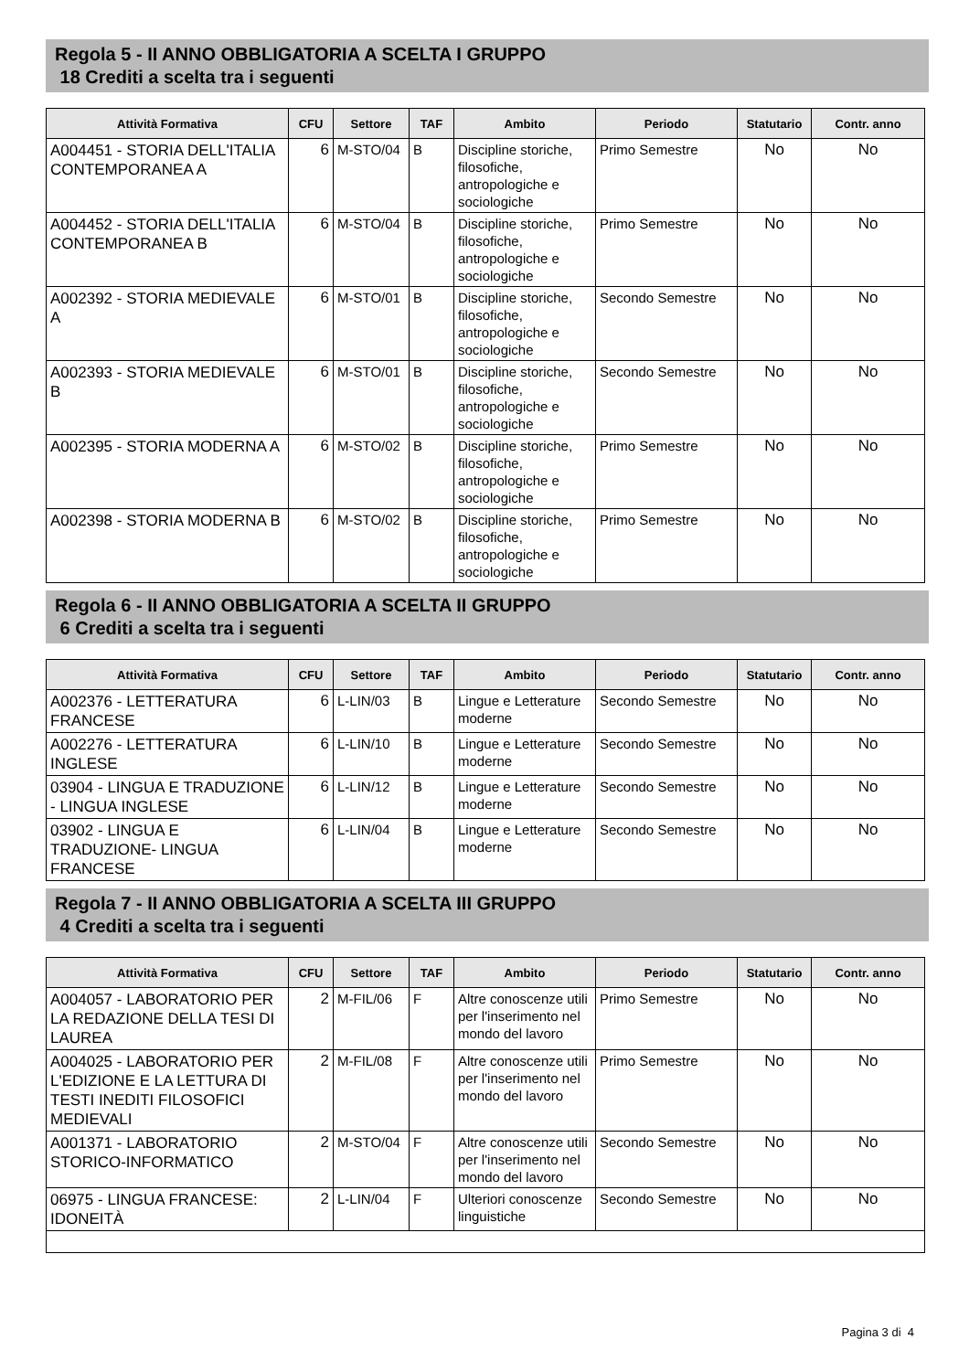Regola 5 - II ANNO OBBLIGATORIA A SCELTA I GRUPPO
18 Crediti a scelta tra i seguenti
| Attività Formativa | CFU | Settore | TAF | Ambito | Periodo | Statutario | Contr. anno |
| --- | --- | --- | --- | --- | --- | --- | --- |
| A004451 - STORIA DELL'ITALIA CONTEMPORANEA A | 6 | M-STO/04 | B | Discipline storiche, filosofiche, antropologiche e sociologiche | Primo Semestre | No | No |
| A004452 - STORIA DELL'ITALIA CONTEMPORANEA B | 6 | M-STO/04 | B | Discipline storiche, filosofiche, antropologiche e sociologiche | Primo Semestre | No | No |
| A002392 - STORIA MEDIEVALE A | 6 | M-STO/01 | B | Discipline storiche, filosofiche, antropologiche e sociologiche | Secondo Semestre | No | No |
| A002393 - STORIA MEDIEVALE B | 6 | M-STO/01 | B | Discipline storiche, filosofiche, antropologiche e sociologiche | Secondo Semestre | No | No |
| A002395 - STORIA MODERNA A | 6 | M-STO/02 | B | Discipline storiche, filosofiche, antropologiche e sociologiche | Primo Semestre | No | No |
| A002398 - STORIA MODERNA B | 6 | M-STO/02 | B | Discipline storiche, filosofiche, antropologiche e sociologiche | Primo Semestre | No | No |
Regola 6 - II ANNO OBBLIGATORIA A SCELTA II GRUPPO
6 Crediti a scelta tra i seguenti
| Attività Formativa | CFU | Settore | TAF | Ambito | Periodo | Statutario | Contr. anno |
| --- | --- | --- | --- | --- | --- | --- | --- |
| A002376 - LETTERATURA FRANCESE | 6 | L-LIN/03 | B | Lingue e Letterature moderne | Secondo Semestre | No | No |
| A002276 - LETTERATURA INGLESE | 6 | L-LIN/10 | B | Lingue e Letterature moderne | Secondo Semestre | No | No |
| 03904 - LINGUA E TRADUZIONE - LINGUA INGLESE | 6 | L-LIN/12 | B | Lingue e Letterature moderne | Secondo Semestre | No | No |
| 03902 - LINGUA E TRADUZIONE- LINGUA FRANCESE | 6 | L-LIN/04 | B | Lingue e Letterature moderne | Secondo Semestre | No | No |
Regola 7 - II ANNO OBBLIGATORIA A SCELTA III GRUPPO
4 Crediti a scelta tra i seguenti
| Attività Formativa | CFU | Settore | TAF | Ambito | Periodo | Statutario | Contr. anno |
| --- | --- | --- | --- | --- | --- | --- | --- |
| A004057 - LABORATORIO PER LA REDAZIONE DELLA TESI DI LAUREA | 2 | M-FIL/06 | F | Altre conoscenze utili per l'inserimento nel mondo del lavoro | Primo Semestre | No | No |
| A004025 - LABORATORIO PER L'EDIZIONE E LA LETTURA DI TESTI INEDITI FILOSOFICI MEDIEVALI | 2 | M-FIL/08 | F | Altre conoscenze utili per l'inserimento nel mondo del lavoro | Primo Semestre | No | No |
| A001371 - LABORATORIO STORICO-INFORMATICO | 2 | M-STO/04 | F | Altre conoscenze utili per l'inserimento nel mondo del lavoro | Secondo Semestre | No | No |
| 06975 - LINGUA FRANCESE: IDONEITÀ | 2 | L-LIN/04 | F | Ulteriori conoscenze linguistiche | Secondo Semestre | No | No |
Pagina 3 di 4